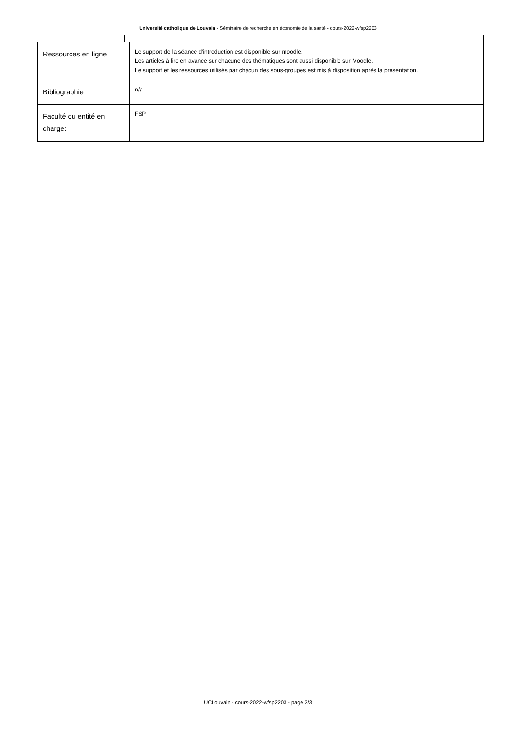Université catholique de Louvain - Séminaire de recherche en économie de la santé - cours-2022-wfsp2203
| Ressources en ligne | Le support de la séance d'introduction est disponible sur moodle. Les articles à lire en avance sur chacune des thématiques sont aussi disponible sur Moodle. Le support et les ressources utilisés par chacun des sous-groupes est mis à disposition après la présentation. |
| Bibliographie | n/a |
| Faculté ou entité en charge: | FSP |
UCLouvain - cours-2022-wfsp2203 - page 2/3